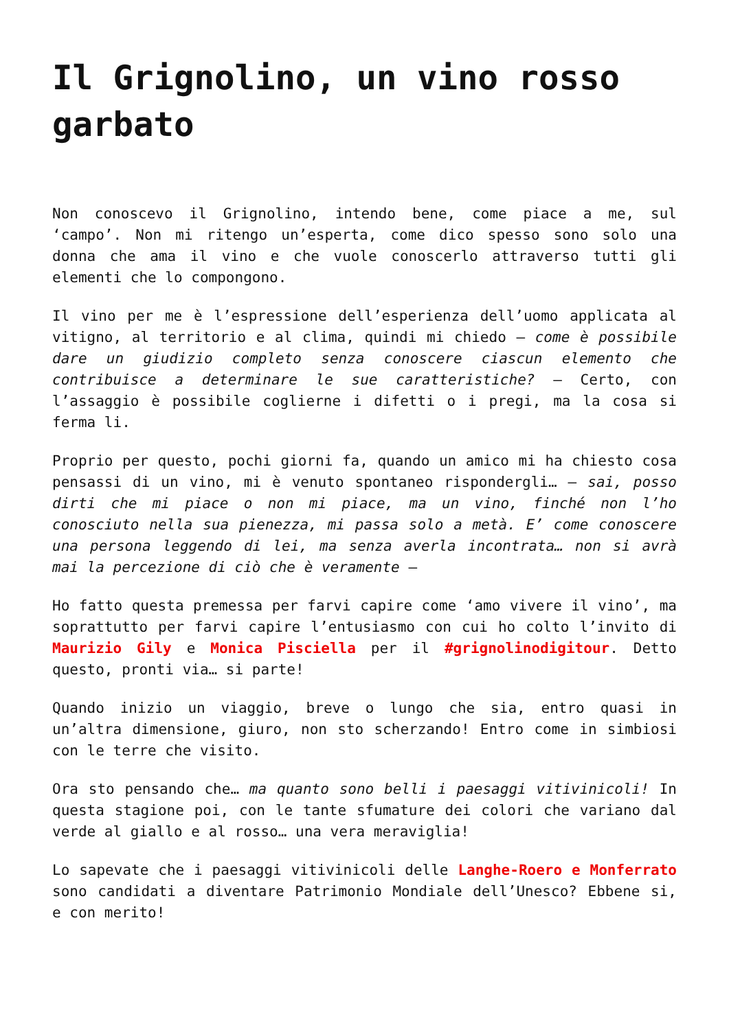Il Grignolino, un vino rosso garbato
Non conoscevo il Grignolino, intendo bene, come piace a me, sul ‘campo’. Non mi ritengo un’esperta, come dico spesso sono solo una donna che ama il vino e che vuole conoscerlo attraverso tutti gli elementi che lo compongono.
Il vino per me è l’espressione dell’esperienza dell’uomo applicata al vitigno, al territorio e al clima, quindi mi chiedo – come è possibile dare un giudizio completo senza conoscere ciascun elemento che contribuisce a determinare le sue caratteristiche? – Certo, con l’assaggio è possibile coglierne i difetti o i pregi, ma la cosa si ferma li.
Proprio per questo, pochi giorni fa, quando un amico mi ha chiesto cosa pensassi di un vino, mi è venuto spontaneo rispondergli… – sai, posso dirti che mi piace o non mi piace, ma un vino, finché non l’ho conosciuto nella sua pienezza, mi passa solo a metà. E’ come conoscere una persona leggendo di lei, ma senza averla incontrata… non si avrà mai la percezione di ciò che è veramente –
Ho fatto questa premessa per farvi capire come ‘amo vivere il vino’, ma soprattutto per farvi capire l’entusiasmo con cui ho colto l’invito di Maurizio Gily e Monica Pisciella per il #grignolinodigitour. Detto questo, pronti via… si parte!
Quando inizio un viaggio, breve o lungo che sia, entro quasi in un’altra dimensione, giuro, non sto scherzando! Entro come in simbiosi con le terre che visito.
Ora sto pensando che… ma quanto sono belli i paesaggi vitivinicoli! In questa stagione poi, con le tante sfumature dei colori che variano dal verde al giallo e al rosso… una vera meraviglia!
Lo sapevate che i paesaggi vitivinicoli delle Langhe-Roero e Monferrato sono candidati a diventare Patrimonio Mondiale dell’Unesco? Ebbene si, e con merito!